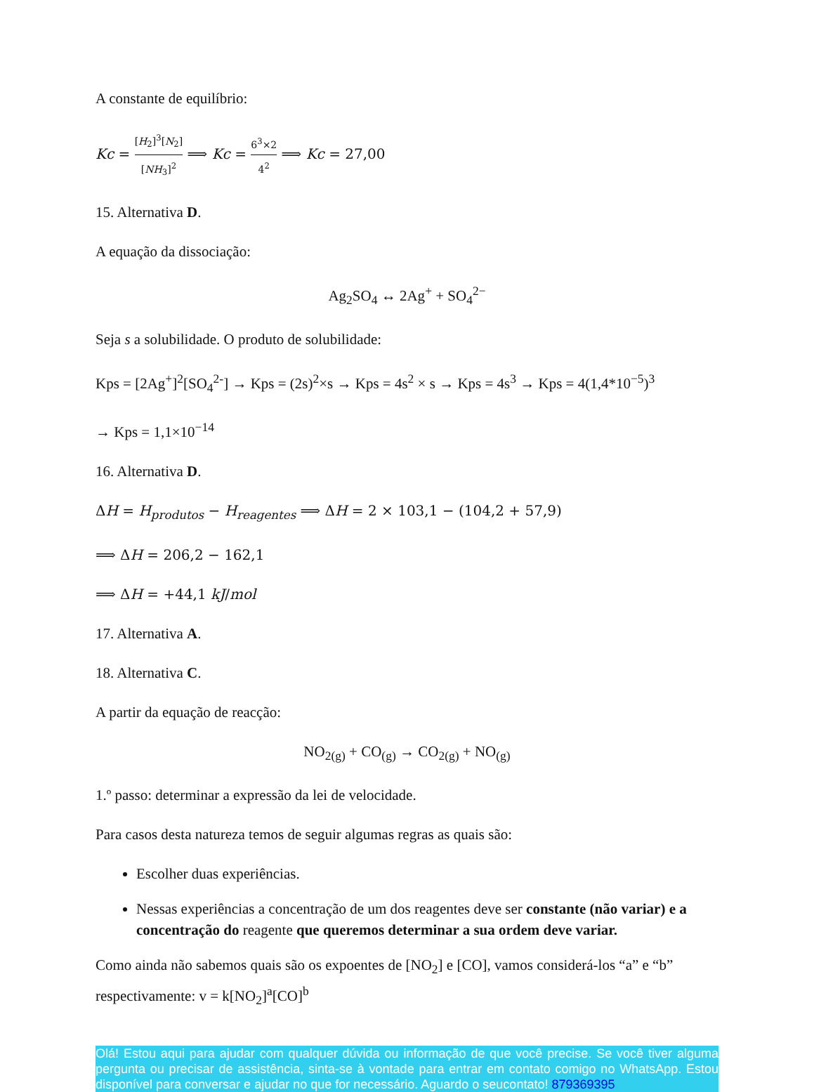A constante de equilíbrio:
Kc = [H<sub>2</sub>]<sup>3</sup>[N<sub>2</sub>] [NH<sub>3</sub>]<sup>2</sup> ⟹ Kc = 6<sup>3</sup>×2 4<sup>2</sup> ⟹ Kc = 27,00
15. Alternativa D.
A equação da dissociação:
Ag<sub>2</sub>SO<sub>4</sub> ↔ 2Ag<sup>+</sup> + SO<sub>4</sub><sup>2−</sup>
Seja s a solubilidade. O produto de solubilidade:
Kps = [2Ag<sup>+</sup>]<sup>2</sup>[SO<sub>4</sub><sup>2-</sup>] → Kps = (2s)<sup>2</sup>×s → Kps = 4s<sup>2</sup> × s → Kps = 4s<sup>3</sup> → Kps = 4(1,4*10<sup>−5</sup>)<sup>3</sup>
→ Kps = 1,1×10<sup>−14</sup>
16. Alternativa D.
ΔH = H<sub>produtos</sub> − H<sub>reagentes</sub> ⟹ ΔH = 2 × 103,1 − (104,2 + 57,9)
⟹ ΔH = 206,2 − 162,1
⟹ ΔH = +44,1 kJ/mol
17. Alternativa A.
18. Alternativa C.
A partir da equação de reacção:
NO<sub>2(g)</sub> + CO<sub>(g)</sub> → CO<sub>2(g)</sub> + NO<sub>(g)</sub>
1.º passo: determinar a expressão da lei de velocidade.
Para casos desta natureza temos de seguir algumas regras as quais são:
Escolher duas experiências.
Nessas experiências a concentração de um dos reagentes deve ser constante (não variar) e a concentração do reagente que queremos determinar a sua ordem deve variar.
Como ainda não sabemos quais são os expoentes de [NO<sub>2</sub>] e [CO], vamos considerá-los “a” e “b” respectivamente: v = k[NO<sub>2</sub>]<sup>a</sup>[CO]<sup>b</sup>
Olá! Estou aqui para ajudar com qualquer dúvida ou informação de que você precise. Se você tiver alguma pergunta ou precisar de assistência, sinta-se à vontade para entrar em contato comigo no WhatsApp. Estou disponível para conversar e ajudar no que for necessário. Aguardo o seucontato! 879369395